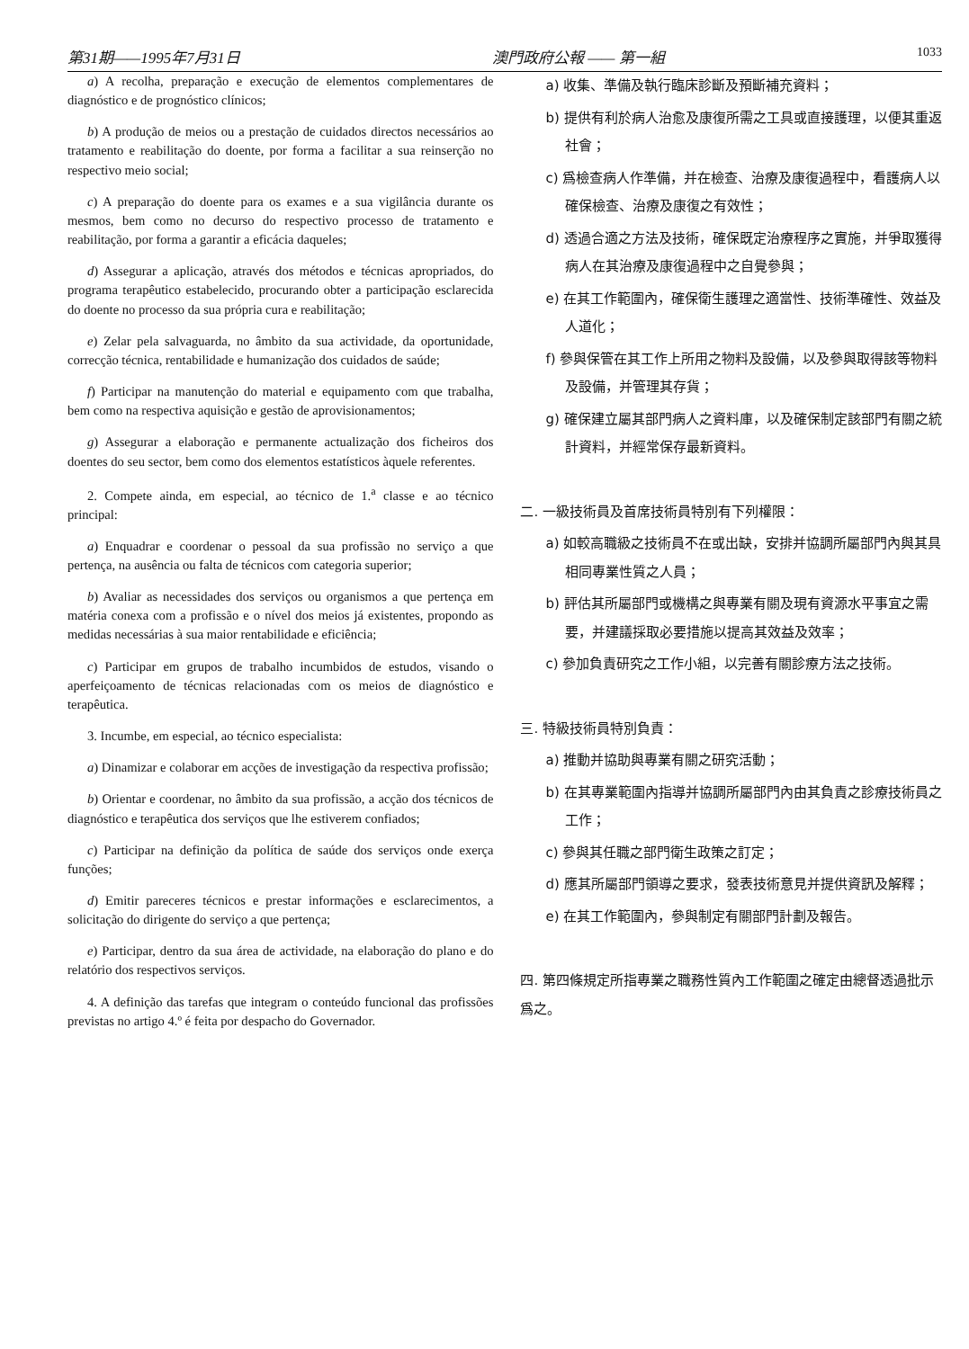第31期——1995年7月31日 澳門政府公報 —— 第一組 1033
a) A recolha, preparação e execução de elementos complementares de diagnóstico e de prognóstico clínicos;
b) A produção de meios ou a prestação de cuidados directos necessários ao tratamento e reabilitação do doente, por forma a facilitar a sua reinserção no respectivo meio social;
c) A preparação do doente para os exames e a sua vigilância durante os mesmos, bem como no decurso do respectivo processo de tratamento e reabilitação, por forma a garantir a eficácia daqueles;
d) Assegurar a aplicação, através dos métodos e técnicas apropriados, do programa terapêutico estabelecido, procurando obter a participação esclarecida do doente no processo da sua própria cura e reabilitação;
e) Zelar pela salvaguarda, no âmbito da sua actividade, da oportunidade, correcção técnica, rentabilidade e humanização dos cuidados de saúde;
f) Participar na manutenção do material e equipamento com que trabalha, bem como na respectiva aquisição e gestão de aprovisionamentos;
g) Assegurar a elaboração e permanente actualização dos ficheiros dos doentes do seu sector, bem como dos elementos estatísticos àquele referentes.
2. Compete ainda, em especial, ao técnico de 1.<sup>a</sup> classe e ao técnico principal:
a) Enquadrar e coordenar o pessoal da sua profissão no serviço a que pertença, na ausência ou falta de técnicos com categoria superior;
b) Avaliar as necessidades dos serviços ou organismos a que pertença em matéria conexa com a profissão e o nível dos meios já existentes, propondo as medidas necessárias à sua maior rentabilidade e eficiência;
c) Participar em grupos de trabalho incumbidos de estudos, visando o aperfeiçoamento de técnicas relacionadas com os meios de diagnóstico e terapêutica.
3. Incumbe, em especial, ao técnico especialista:
a) Dinamizar e colaborar em acções de investigação da respectiva profissão;
b) Orientar e coordenar, no âmbito da sua profissão, a acção dos técnicos de diagnóstico e terapêutica dos serviços que lhe estiverem confiados;
c) Participar na definição da política de saúde dos serviços onde exerça funções;
d) Emitir pareceres técnicos e prestar informações e esclarecimentos, a solicitação do dirigente do serviço a que pertença;
e) Participar, dentro da sua área de actividade, na elaboração do plano e do relatório dos respectivos serviços.
4. A definição das tarefas que integram o conteúdo funcional das profissões previstas no artigo 4.º é feita por despacho do Governador.
a) 收集、準備及執行臨床診斷及預斷補充資料；
b) 提供有利於病人治愈及康復所需之工具或直接護理，以便其重返社會；
c) 爲檢查病人作準備，并在檢查、治療及康復過程中，看護病人以確保檢查、治療及康復之有效性；
d) 透過合適之方法及技術，確保既定治療程序之實施，并爭取獲得病人在其治療及康復過程中之自覺參與；
e) 在其工作範圍內，確保衛生護理之適當性、技術準確性、效益及人道化；
f) 參與保管在其工作上所用之物料及設備，以及參與取得該等物料及設備，并管理其存貨；
g) 確保建立屬其部門病人之資料庫，以及確保制定該部門有關之統計資料，并經常保存最新資料。
二. 一級技術員及首席技術員特別有下列權限：
a) 如較高職級之技術員不在或出缺，安排并協調所屬部門內與其具相同專業性質之人員；
b) 評估其所屬部門或機構之與專業有關及現有資源水平事宜之需要，并建議採取必要措施以提高其效益及效率；
c) 參加負責研究之工作小組，以完善有關診療方法之技術。
三. 特級技術員特別負責：
a) 推動并協助與專業有關之研究活動；
b) 在其專業範圍內指導并協調所屬部門內由其負責之診療技術員之工作；
c) 參與其任職之部門衛生政策之訂定；
d) 應其所屬部門領導之要求，發表技術意見并提供資訊及解釋；
e) 在其工作範圍內，參與制定有關部門計劃及報告。
四. 第四條規定所指專業之職務性質內工作範圍之確定由總督透過批示爲之。